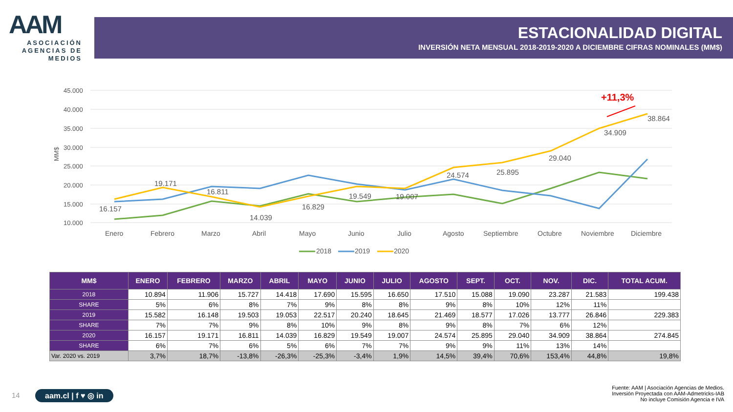AAM
ASOCIACIÓN AGENCIAS DE MEDIOS
ESTACIONALIDAD DIGITAL
INVERSIÓN NETA MENSUAL 2018-2019-2020 A DICIEMBRE CIFRAS NOMINALES (MM$)
45.000
40.000
35.000
30.000
25.000
20.000
15.000
10.000
MM$
16.157
19.171
16.811
14.039
16.829
19.549
19.007
24.574
25.895
29.040
34.909
38.864
+11,3%
Enero
Febrero
Marzo
Abril
Mayo
Junio
Julio
Agosto
Septiembre
Octubre
Noviembre
Diciembre
2018
2019
2020
| MM$ | ENERO | FEBRERO | MARZO | ABRIL | MAYO | JUNIO | JULIO | AGOSTO | SEPT. | OCT. | NOV. | DIC. | TOTAL ACUM. |
| --- | --- | --- | --- | --- | --- | --- | --- | --- | --- | --- | --- | --- | --- |
| 2018 | 10.894 | 11.906 | 15.727 | 14.418 | 17.690 | 15.595 | 16.650 | 17.510 | 15.088 | 19.090 | 23.287 | 21.583 | 199.438 |
| SHARE | 5% | 6% | 8% | 7% | 9% | 8% | 8% | 9% | 8% | 10% | 12% | 11% | |
| 2019 | 15.582 | 16.148 | 19.503 | 19.053 | 22.517 | 20.240 | 18.645 | 21.469 | 18.577 | 17.026 | 13.777 | 26.846 | 229.383 |
| SHARE | 7% | 7% | 9% | 8% | 10% | 9% | 8% | 9% | 8% | 7% | 6% | 12% | |
| 2020 | 16.157 | 19.171 | 16.811 | 14.039 | 16.829 | 19.549 | 19.007 | 24.574 | 25.895 | 29.040 | 34.909 | 38.864 | 274.845 |
| SHARE | 6% | 7% | 6% | 5% | 6% | 7% | 7% | 9% | 9% | 11% | 13% | 14% | |
| Var. 2020 vs. 2019 | 3,7% | 18,7% | -13,8% | -26,3% | -25,3% | -3,4% | 1,9% | 14,5% | 39,4% | 70,6% | 153,4% | 44,8% | 19,8% |
14 aam.cl | f ♥ ◎ in
Fuente: AAM | Asociación Agencias de Medios.
Inversión Proyectada con AAM-Admetricks-IAB
No incluye Comisión Agencia e IVA